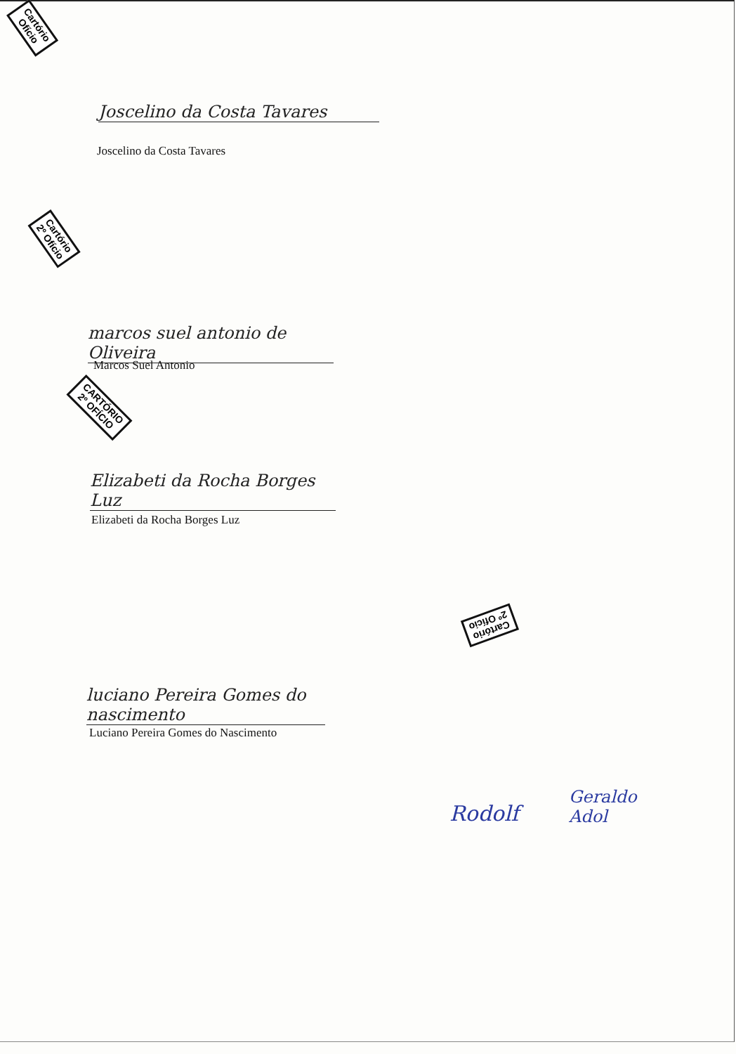Cartório
Ofício
Joscelino da Costa Tavares
Joscelino da Costa Tavares
Cartório
2º Ofício
marcos suel antonio de Oliveira
Marcos Suel Antonio
CARTÓRIO
2º OFÍCIO
Elizabeti da Rocha Borges Luz
Elizabeti da Rocha Borges Luz
Cartório
2º Ofício
luciano Pereira Gomes do nascimento
Luciano Pereira Gomes do Nascimento
Rodolf
Geraldo
Adol